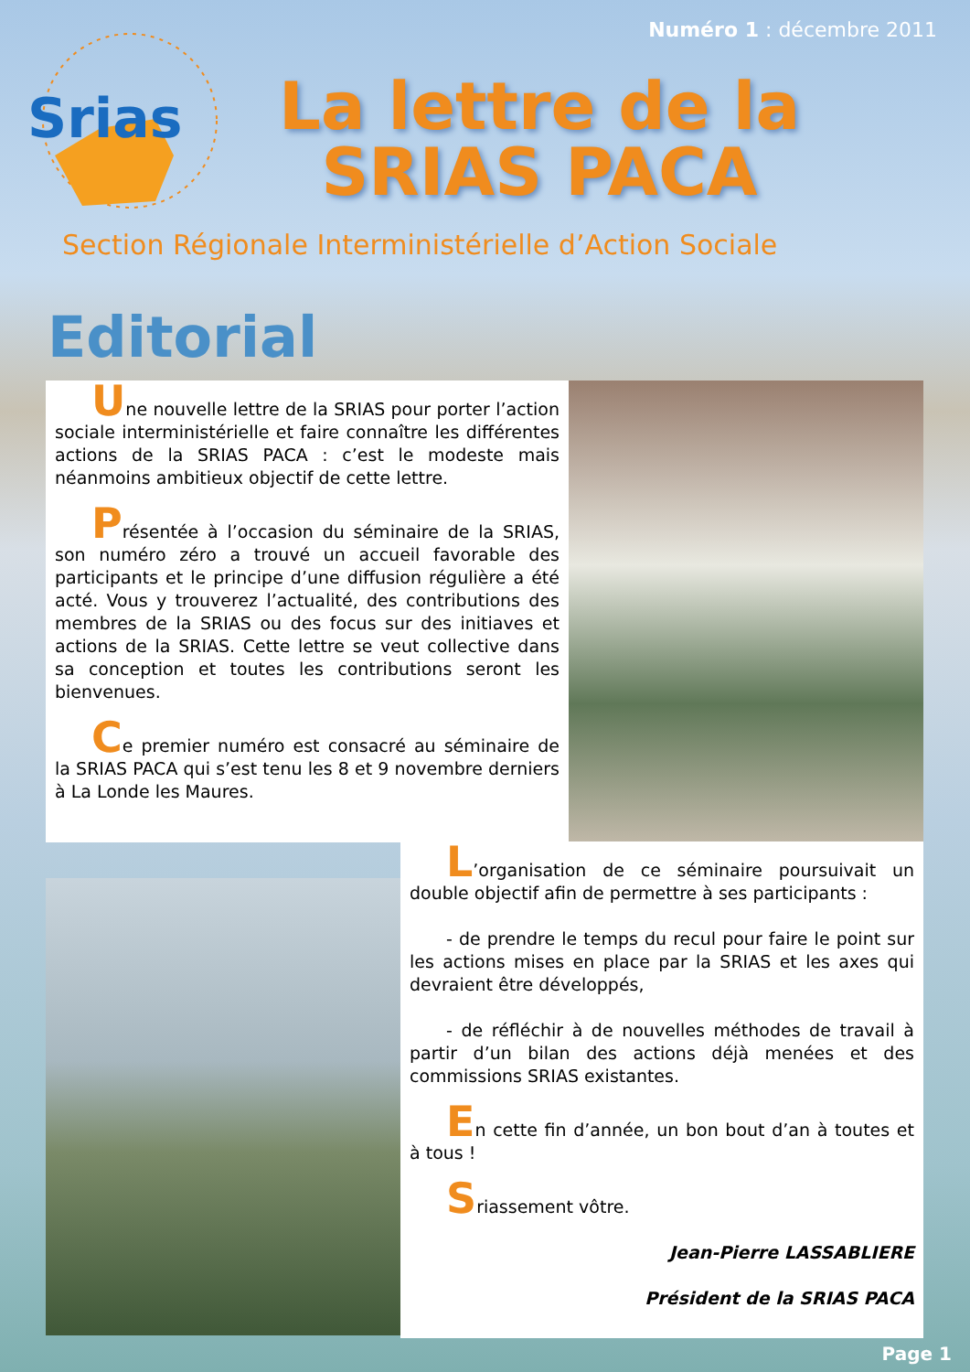Numéro 1 : décembre 2011
Srias
La lettre de la SRIAS PACA
Section Régionale Interministérielle d’Action Sociale
Editorial
Une nouvelle lettre de la SRIAS pour porter l’action sociale interministérielle et faire connaître les différentes actions de la SRIAS PACA : c’est le modeste mais néanmoins ambitieux objectif de cette lettre.
Présentée à l’occasion du séminaire de la SRIAS, son numéro zéro a trouvé un accueil favorable des participants et le principe d’une diffusion régulière a été acté. Vous y trouverez l’actualité, des contributions des membres de la SRIAS ou des focus sur des initiaves et actions de la SRIAS. Cette lettre se veut collective dans sa conception et toutes les contributions seront les bienvenues.
Ce premier numéro est consacré au séminaire de la SRIAS PACA qui s’est tenu les 8 et 9 novembre derniers à La Londe les Maures.
L’organisation de ce séminaire poursuivait un double objectif afin de permettre à ses participants :
- de prendre le temps du recul pour faire le point sur les actions mises en place par la SRIAS et les axes qui devraient être développés,
- de réfléchir à de nouvelles méthodes de travail à partir d’un bilan des actions déjà menées et des commissions SRIAS existantes.
En cette fin d’année, un bon bout d’an à toutes et à tous !
Sriassement vôtre.
Jean-Pierre LASSABLIERE
Président de la SRIAS PACA
Page 1